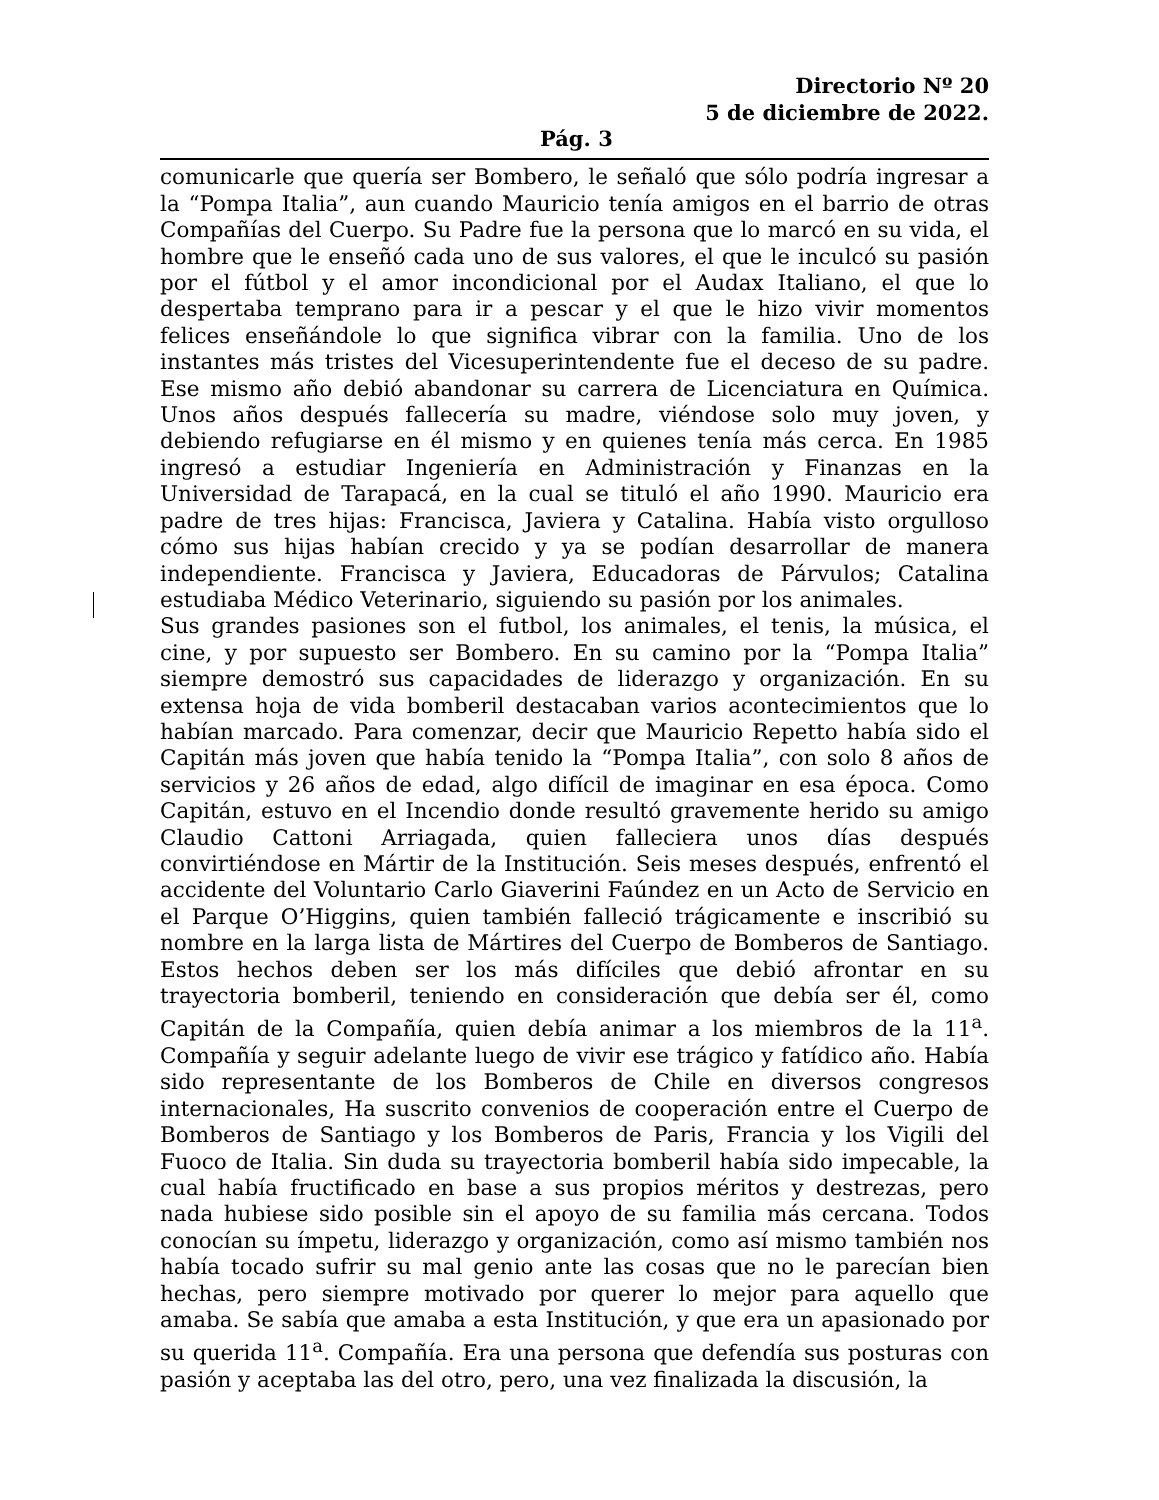Directorio Nº 20
5 de diciembre de 2022.
Pág. 3
comunicarle que quería ser Bombero, le señaló que sólo podría ingresar a la “Pompa Italia”, aun cuando Mauricio tenía amigos en el barrio de otras Compañías del Cuerpo. Su Padre fue la persona que lo marcó en su vida, el hombre que le enseñó cada uno de sus valores, el que le inculcó su pasión por el fútbol y el amor incondicional por el Audax Italiano, el que lo despertaba temprano para ir a pescar y el que le hizo vivir momentos felices enseñándole lo que significa vibrar con la familia. Uno de los instantes más tristes del Vicesuperintendente fue el deceso de su padre. Ese mismo año debió abandonar su carrera de Licenciatura en Química. Unos años después fallecería su madre, viéndose solo muy joven, y debiendo refugiarse en él mismo y en quienes tenía más cerca. En 1985 ingresó a estudiar Ingeniería en Administración y Finanzas en la Universidad de Tarapacá, en la cual se tituló el año 1990. Mauricio era padre de tres hijas: Francisca, Javiera y Catalina. Había visto orgulloso cómo sus hijas habían crecido y ya se podían desarrollar de manera independiente. Francisca y Javiera, Educadoras de Párvulos; Catalina estudiaba Médico Veterinario, siguiendo su pasión por los animales.
Sus grandes pasiones son el futbol, los animales, el tenis, la música, el cine, y por supuesto ser Bombero. En su camino por la “Pompa Italia” siempre demostró sus capacidades de liderazgo y organización. En su extensa hoja de vida bomberil destacaban varios acontecimientos que lo habían marcado. Para comenzar, decir que Mauricio Repetto había sido el Capitán más joven que había tenido la “Pompa Italia”, con solo 8 años de servicios y 26 años de edad, algo difícil de imaginar en esa época. Como Capitán, estuvo en el Incendio donde resultó gravemente herido su amigo Claudio Cattoni Arriagada, quien falleciera unos días después convirtiéndose en Mártir de la Institución. Seis meses después, enfrentó el accidente del Voluntario Carlo Giaverini Faúndez en un Acto de Servicio en el Parque O’Higgins, quien también falleció trágicamente e inscribió su nombre en la larga lista de Mártires del Cuerpo de Bomberos de Santiago. Estos hechos deben ser los más difíciles que debió afrontar en su trayectoria bomberil, teniendo en consideración que debía ser él, como Capitán de la Compañía, quien debía animar a los miembros de la 11<sup>a</sup>. Compañía y seguir adelante luego de vivir ese trágico y fatídico año. Había sido representante de los Bomberos de Chile en diversos congresos internacionales, Ha suscrito convenios de cooperación entre el Cuerpo de Bomberos de Santiago y los Bomberos de Paris, Francia y los Vigili del Fuoco de Italia. Sin duda su trayectoria bomberil había sido impecable, la cual había fructificado en base a sus propios méritos y destrezas, pero nada hubiese sido posible sin el apoyo de su familia más cercana. Todos conocían su ímpetu, liderazgo y organización, como así mismo también nos había tocado sufrir su mal genio ante las cosas que no le parecían bien hechas, pero siempre motivado por querer lo mejor para aquello que amaba. Se sabía que amaba a esta Institución, y que era un apasionado por su querida 11<sup>a</sup>. Compañía. Era una persona que defendía sus posturas con pasión y aceptaba las del otro, pero, una vez finalizada la discusión, la